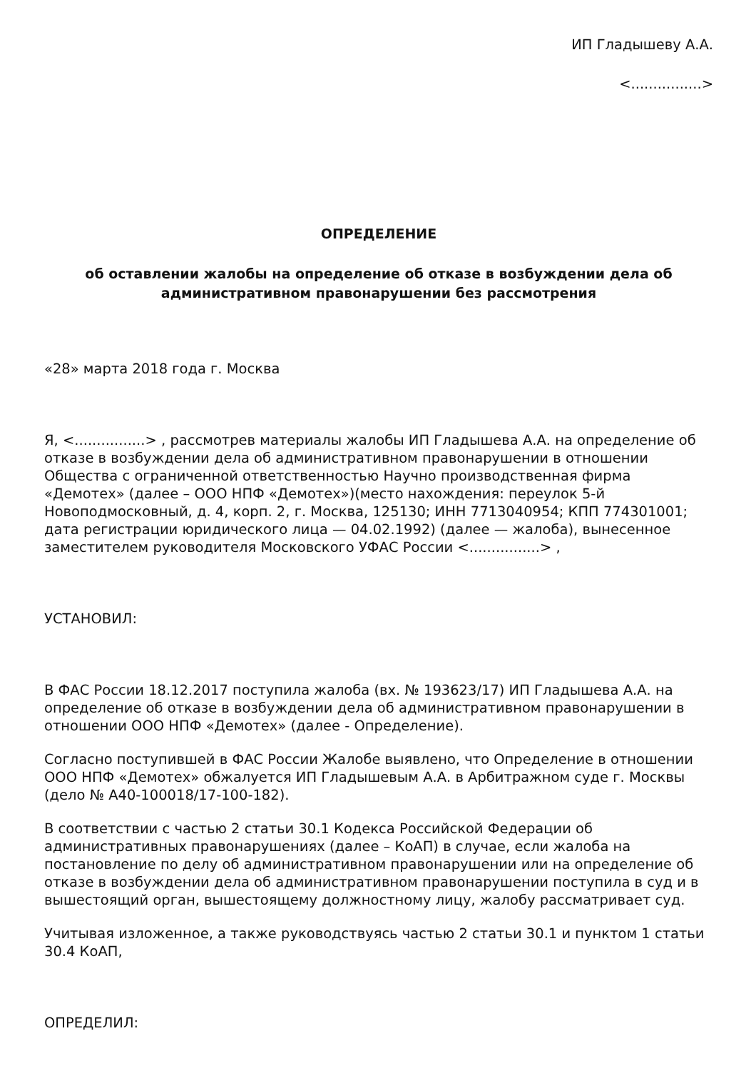ИП Гладышеву А.А.
<................>
ОПРЕДЕЛЕНИЕ
об оставлении жалобы на определение об отказе в возбуждении дела об административном правонарушении без рассмотрения
«28» марта 2018 года г. Москва
Я, <................> , рассмотрев материалы жалобы ИП Гладышева А.А. на определение об отказе в возбуждении дела об административном правонарушении в отношении Общества с ограниченной ответственностью Научно производственная фирма «Демотех» (далее – ООО НПФ «Демотех»)(место нахождения: переулок 5-й Новоподмосковный, д. 4, корп. 2, г. Москва, 125130; ИНН 7713040954; КПП 774301001; дата регистрации юридического лица — 04.02.1992) (далее — жалоба), вынесенное заместителем руководителя Московского УФАС России <................> ,
УСТАНОВИЛ:
В ФАС России 18.12.2017 поступила жалоба (вх. № 193623/17) ИП Гладышева А.А. на определение об отказе в возбуждении дела об административном правонарушении в отношении ООО НПФ «Демотех» (далее - Определение).
Согласно поступившей в ФАС России Жалобе выявлено, что Определение в отношении ООО НПФ «Демотех» обжалуется ИП Гладышевым А.А. в Арбитражном суде г. Москвы (дело № А40-100018/17-100-182).
В соответствии с частью 2 статьи 30.1 Кодекса Российской Федерации об административных правонарушениях (далее – КоАП) в случае, если жалоба на постановление по делу об административном правонарушении или на определение об отказе в возбуждении дела об административном правонарушении поступила в суд и в вышестоящий орган, вышестоящему должностному лицу, жалобу рассматривает суд.
Учитывая изложенное, а также руководствуясь частью 2 статьи 30.1 и пунктом 1 статьи 30.4 КоАП,
ОПРЕДЕЛИЛ: